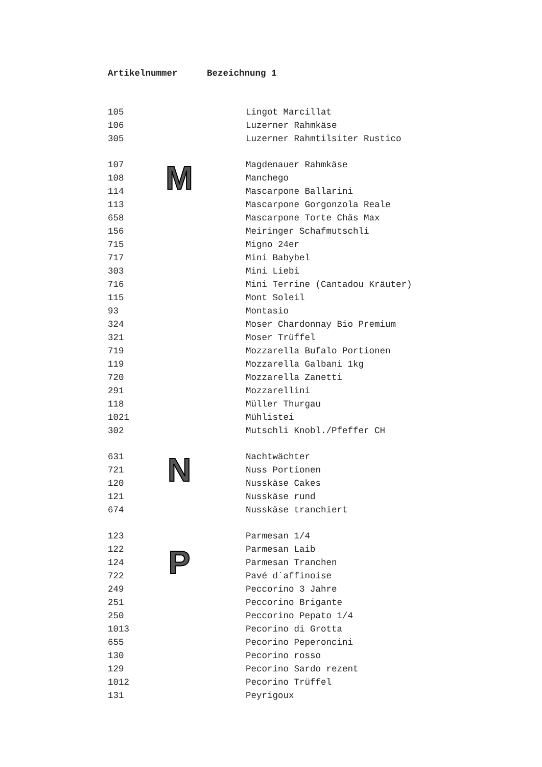| Artikelnummer | | Bezeichnung 1 |
| --- | --- | --- |
| 105 | | Lingot Marcillat |
| 106 | | Luzerner Rahmkäse |
| 305 | | Luzerner Rahmtilsiter Rustico |
| 107 | M | Magdenauer Rahmkäse |
| 108 | | Manchego |
| 114 | | Mascarpone Ballarini |
| 113 | | Mascarpone Gorgonzola Reale |
| 658 | | Mascarpone Torte Chäs Max |
| 156 | | Meiringer Schafmutschli |
| 715 | | Migno 24er |
| 717 | | Mini Babybel |
| 303 | | Mini Liebi |
| 716 | | Mini Terrine (Cantadou Kräuter) |
| 115 | | Mont Soleil |
| 93 | | Montasio |
| 324 | | Moser Chardonnay Bio Premium |
| 321 | | Moser Trüffel |
| 719 | | Mozzarella Bufalo Portionen |
| 119 | | Mozzarella Galbani 1kg |
| 720 | | Mozzarella Zanetti |
| 291 | | Mozzarellini |
| 118 | | Müller Thurgau |
| 1021 | | Mühlistei |
| 302 | | Mutschli Knobl./Pfeffer CH |
| 631 | N | Nachtwächter |
| 721 | | Nuss Portionen |
| 120 | | Nusskäse Cakes |
| 121 | | Nusskäse rund |
| 674 | | Nusskäse tranchiert |
| 123 | | Parmesan 1/4 |
| 122 | P | Parmesan Laib |
| 124 | | Parmesan Tranchen |
| 722 | | Pavé d`affinoise |
| 249 | | Peccorino 3 Jahre |
| 251 | | Peccorino Brigante |
| 250 | | Peccorino Pepato 1/4 |
| 1013 | | Pecorino di Grotta |
| 655 | | Pecorino Peperoncini |
| 130 | | Pecorino rosso |
| 129 | | Pecorino Sardo rezent |
| 1012 | | Pecorino Trüffel |
| 131 | | Peyrigoux |